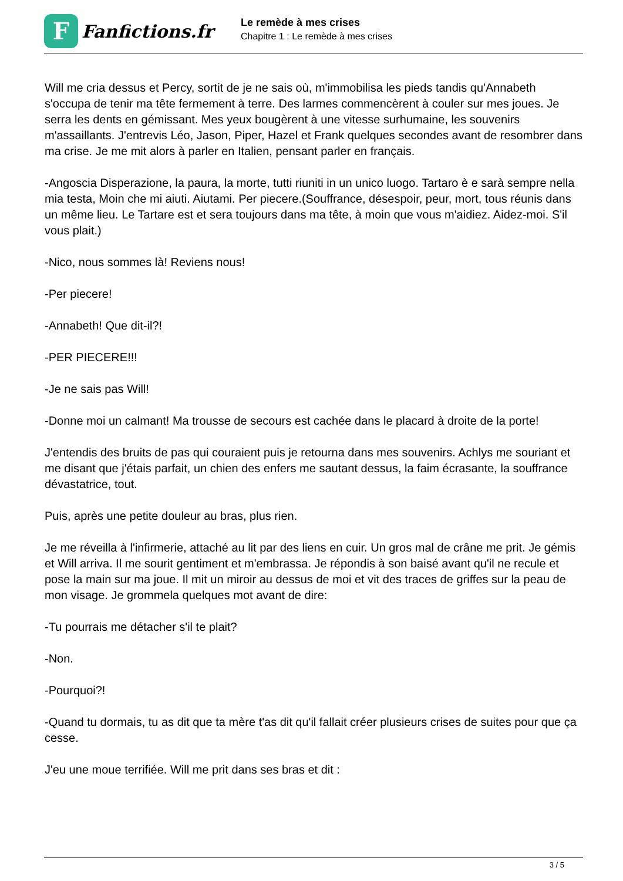F
Fanfictions.fr
Le remède à mes crises
Chapitre 1 : Le remède à mes crises
Will me cria dessus et Percy, sortit de je ne sais où, m'immobilisa les pieds tandis qu'Annabeth s'occupa de tenir ma tête fermement à terre. Des larmes commencèrent à couler sur mes joues. Je serra les dents en gémissant. Mes yeux bougèrent à une vitesse surhumaine, les souvenirs m'assaillants. J'entrevis Léo, Jason, Piper, Hazel et Frank quelques secondes avant de resombrer dans ma crise. Je me mit alors à parler en Italien, pensant parler en français.
-Angoscia Disperazione, la paura, la morte, tutti riuniti in un unico luogo. Tartaro è e sarà sempre nella mia testa, Moin che mi aiuti. Aiutami. Per piecere.(Souffrance, désespoir, peur, mort, tous réunis dans un même lieu. Le Tartare est et sera toujours dans ma tête, à moin que vous m'aidiez. Aidez-moi. S'il vous plait.)
-Nico, nous sommes là! Reviens nous!
-Per piecere!
-Annabeth! Que dit-il?!
-PER PIECERE!!!
-Je ne sais pas Will!
-Donne moi un calmant! Ma trousse de secours est cachée dans le placard à droite de la porte!
J'entendis des bruits de pas qui couraient puis je retourna dans mes souvenirs. Achlys me souriant et me disant que j'étais parfait, un chien des enfers me sautant dessus, la faim écrasante, la souffrance dévastatrice, tout.
Puis, après une petite douleur au bras, plus rien.
Je me réveilla à l'infirmerie, attaché au lit par des liens en cuir. Un gros mal de crâne me prit. Je gémis et Will arriva. Il me sourit gentiment et m'embrassa. Je répondis à son baisé avant qu'il ne recule et pose la main sur ma joue. Il mit un miroir au dessus de moi et vit des traces de griffes sur la peau de mon visage. Je grommela quelques mot avant de dire:
-Tu pourrais me détacher s'il te plait?
-Non.
-Pourquoi?!
-Quand tu dormais, tu as dit que ta mère t'as dit qu'il fallait créer plusieurs crises de suites pour que ça cesse.
J'eu une moue terrifiée. Will me prit dans ses bras et dit :
3 / 5